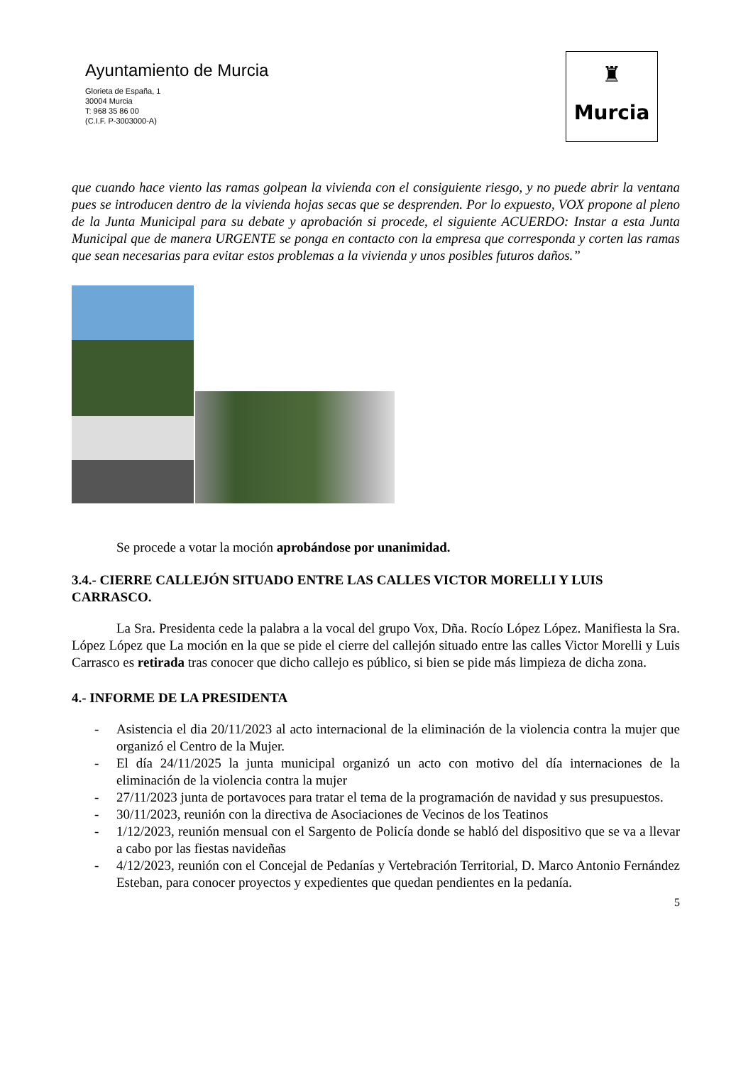Ayuntamiento de Murcia
Glorieta de España, 1
30004 Murcia
T: 968 35 86 00
(C.I.F. P-3003000-A)
♜
Murcia
que cuando hace viento las ramas golpean la vivienda con el consiguiente riesgo, y no puede abrir la ventana pues se introducen dentro de la vivienda hojas secas que se desprenden. Por lo expuesto, VOX propone al pleno de la Junta Municipal para su debate y aprobación si procede, el siguiente ACUERDO: Instar a esta Junta Municipal que de manera URGENTE se ponga en contacto con la empresa que corresponda y corten las ramas que sean necesarias para evitar estos problemas a la vivienda y unos posibles futuros daños.”
Se procede a votar la moción aprobándose por unanimidad.
3.4.- CIERRE CALLEJÓN SITUADO ENTRE LAS CALLES VICTOR MORELLI Y LUIS CARRASCO.
La Sra. Presidenta cede la palabra a la vocal del grupo Vox, Dña. Rocío López López. Manifiesta la Sra. López López que La moción en la que se pide el cierre del callejón situado entre las calles Victor Morelli y Luis Carrasco es retirada tras conocer que dicho callejo es público, si bien se pide más limpieza de dicha zona.
4.- INFORME DE LA PRESIDENTA
- Asistencia el dia 20/11/2023 al acto internacional de la eliminación de la violencia contra la mujer que organizó el Centro de la Mujer.
- El día 24/11/2025 la junta municipal organizó un acto con motivo del día internaciones de la eliminación de la violencia contra la mujer
- 27/11/2023 junta de portavoces para tratar el tema de la programación de navidad y sus presupuestos.
- 30/11/2023, reunión con la directiva de Asociaciones de Vecinos de los Teatinos
- 1/12/2023, reunión mensual con el Sargento de Policía donde se habló del dispositivo que se va a llevar a cabo por las fiestas navideñas
- 4/12/2023, reunión con el Concejal de Pedanías y Vertebración Territorial, D. Marco Antonio Fernández Esteban, para conocer proyectos y expedientes que quedan pendientes en la pedanía.
5